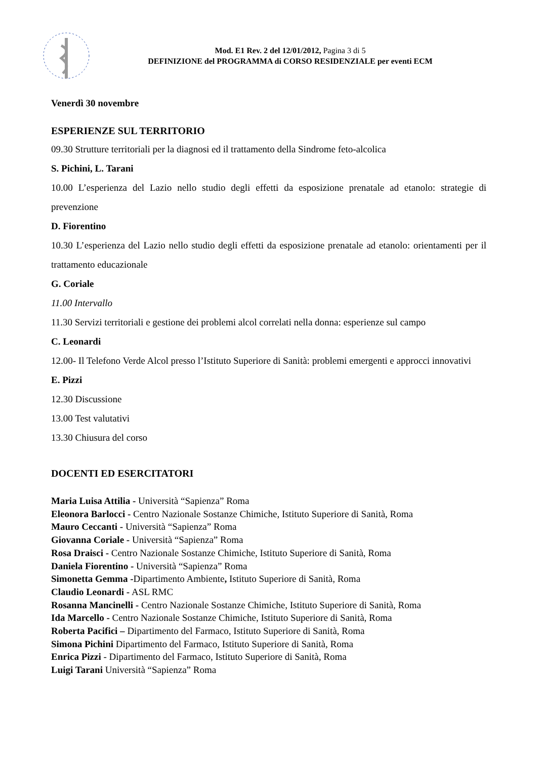Mod. E1 Rev. 2 del 12/01/2012, Pagina 3 di 5
DEFINIZIONE del PROGRAMMA di CORSO RESIDENZIALE per eventi ECM
Venerdì 30 novembre
ESPERIENZE SUL TERRITORIO
09.30 Strutture territoriali per la diagnosi ed il trattamento della Sindrome feto-alcolica
S. Pichini, L. Tarani
10.00 L’esperienza del Lazio nello studio degli effetti da esposizione prenatale ad etanolo: strategie di prevenzione
D. Fiorentino
10.30 L’esperienza del Lazio nello studio degli effetti da esposizione prenatale ad etanolo: orientamenti per il trattamento educazionale
G. Coriale
11.00 Intervallo
11.30 Servizi territoriali e gestione dei problemi alcol correlati nella donna: esperienze sul campo
C. Leonardi
12.00- Il Telefono Verde Alcol presso l’Istituto Superiore di Sanità: problemi emergenti e approcci innovativi
E. Pizzi
12.30 Discussione
13.00 Test valutativi
13.30 Chiusura del corso
DOCENTI ED ESERCITATORI
Maria Luisa Attilia - Università “Sapienza” Roma
Eleonora Barlocci - Centro Nazionale Sostanze Chimiche, Istituto Superiore di Sanità, Roma
Mauro Ceccanti - Università “Sapienza” Roma
Giovanna Coriale - Università “Sapienza” Roma
Rosa Draisci - Centro Nazionale Sostanze Chimiche, Istituto Superiore di Sanità, Roma
Daniela Fiorentino - Università “Sapienza” Roma
Simonetta Gemma -Dipartimento Ambiente, Istituto Superiore di Sanità, Roma
Claudio Leonardi - ASL RMC
Rosanna Mancinelli - Centro Nazionale Sostanze Chimiche, Istituto Superiore di Sanità, Roma
Ida Marcello - Centro Nazionale Sostanze Chimiche, Istituto Superiore di Sanità, Roma
Roberta Pacifici – Dipartimento del Farmaco, Istituto Superiore di Sanità, Roma
Simona Pichini Dipartimento del Farmaco, Istituto Superiore di Sanità, Roma
Enrica Pizzi - Dipartimento del Farmaco, Istituto Superiore di Sanità, Roma
Luigi Tarani Università “Sapienza” Roma